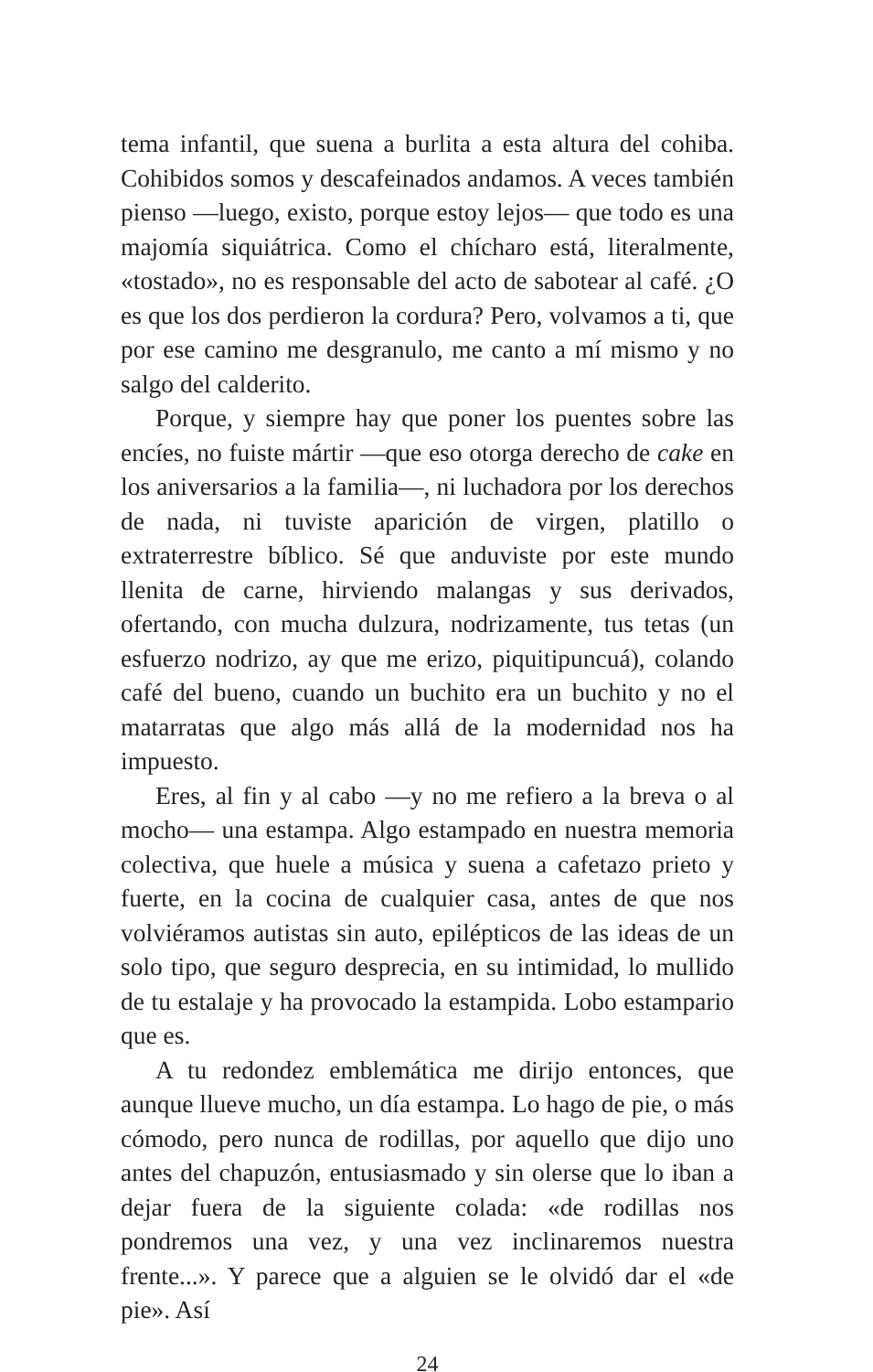tema infantil, que suena a burlita a esta altura del cohiba. Cohibidos somos y descafeinados andamos. A veces también pienso —luego, existo, porque estoy lejos— que todo es una majomía siquiátrica. Como el chícharo está, literalmente, «tostado», no es responsable del acto de sabotear al café. ¿O es que los dos perdieron la cordura? Pero, volvamos a ti, que por ese camino me desgranulo, me canto a mí mismo y no salgo del calderito.
Porque, y siempre hay que poner los puentes sobre las encíes, no fuiste mártir —que eso otorga derecho de cake en los aniversarios a la familia—, ni luchadora por los derechos de nada, ni tuviste aparición de virgen, platillo o extraterrestre bíblico. Sé que anduviste por este mundo llenita de carne, hirviendo malangas y sus derivados, ofertando, con mucha dulzura, nodrizamente, tus tetas (un esfuerzo nodrizo, ay que me erizo, piquitipuncuá), colando café del bueno, cuando un buchito era un buchito y no el matarratas que algo más allá de la modernidad nos ha impuesto.
Eres, al fin y al cabo —y no me refiero a la breva o al mocho— una estampa. Algo estampado en nuestra memoria colectiva, que huele a música y suena a cafetazo prieto y fuerte, en la cocina de cualquier casa, antes de que nos volviéramos autistas sin auto, epilépticos de las ideas de un solo tipo, que seguro desprecia, en su intimidad, lo mullido de tu estalaje y ha provocado la estampida. Lobo estampario que es.
A tu redondez emblemática me dirijo entonces, que aunque llueve mucho, un día estampa. Lo hago de pie, o más cómodo, pero nunca de rodillas, por aquello que dijo uno antes del chapuzón, entusiasmado y sin olerse que lo iban a dejar fuera de la siguiente colada: «de rodillas nos pondremos una vez, y una vez inclinaremos nuestra frente...». Y parece que a alguien se le olvidó dar el «de pie». Así
24